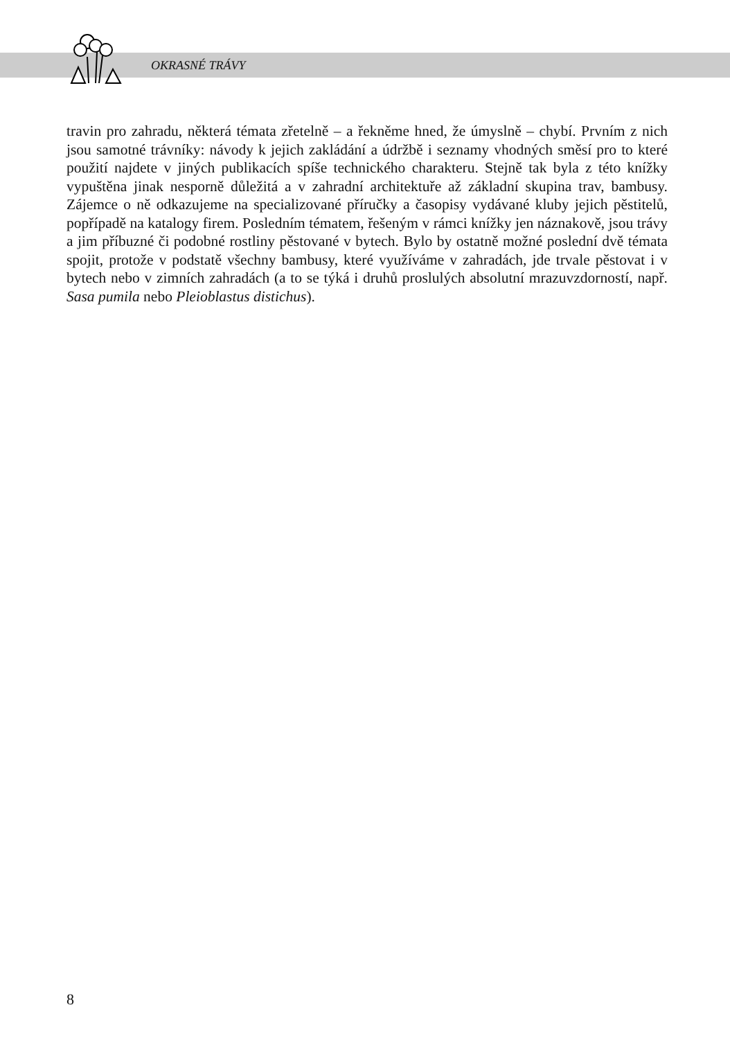OKRASNÉ TRÁVY
travin pro zahradu, některá témata zřetelně – a řekněme hned, že úmyslně – chybí. Prvním z nich jsou samotné trávníky: návody k jejich zakládání a údržbě i seznamy vhodných směsí pro to které použití najdete v jiných publikacích spíše technického charakteru. Stejně tak byla z této knížky vypuštěna jinak nesporně důležitá a v zahradní architektuře až základní skupina trav, bambusy. Zájemce o ně odkazujeme na specializované příručky a časopisy vydávané kluby jejich pěstitelů, popřípadě na katalogy firem. Posledním tématem, řešeným v rámci knížky jen náznakově, jsou trávy a jim příbuzné či podobné rostliny pěstované v bytech. Bylo by ostatně možné poslední dvě témata spojit, protože v podstatě všechny bambusy, které využíváme v zahradách, jde trvale pěstovat i v bytech nebo v zimních zahradách (a to se týká i druhů proslulých absolutní mrazuvzdorností, např. Sasa pumila nebo Pleioblastus distichus).
8